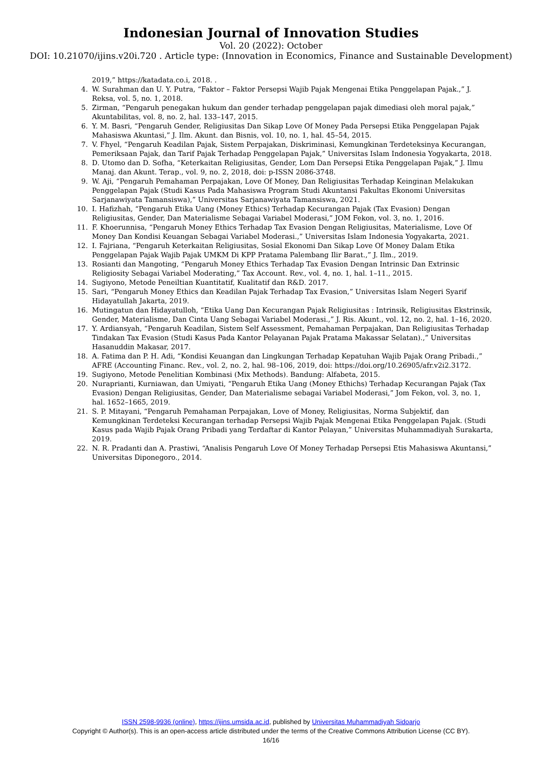Indonesian Journal of Innovation Studies
Vol. 20 (2022): October
DOI: 10.21070/ijins.v20i.720 . Article type: (Innovation in Economics, Finance and Sustainable Development)
2019,” https://katadata.co.i, 2018. .
4. W. Surahman dan U. Y. Putra, “Faktor – Faktor Persepsi Wajib Pajak Mengenai Etika Penggelapan Pajak.,” J. Reksa, vol. 5, no. 1, 2018.
5. Zirman, “Pengaruh penegakan hukum dan gender terhadap penggelapan pajak dimediasi oleh moral pajak,” Akuntabilitas, vol. 8, no. 2, hal. 133–147, 2015.
6. Y. M. Basri, “Pengaruh Gender, Religiusitas Dan Sikap Love Of Money Pada Persepsi Etika Penggelapan Pajak Mahasiswa Akuntasi,” J. Ilm. Akunt. dan Bisnis, vol. 10, no. 1, hal. 45–54, 2015.
7. V. Fhyel, “Pengaruh Keadilan Pajak, Sistem Perpajakan, Diskriminasi, Kemungkinan Terdeteksinya Kecurangan, Pemeriksaan Pajak, dan Tarif Pajak Terhadap Penggelapan Pajak,” Universitas Islam Indonesia Yogyakarta, 2018.
8. D. Utomo dan D. Sofha, “Keterkaitan Religiusitas, Gender, Lom Dan Persepsi Etika Penggelapan Pajak,” J. Ilmu Manaj. dan Akunt. Terap., vol. 9, no. 2, 2018, doi: p-ISSN 2086-3748.
9. W. Aji, “Pengaruh Pemahaman Perpajakan, Love Of Money, Dan Religiusitas Terhadap Keinginan Melakukan Penggelapan Pajak (Studi Kasus Pada Mahasiswa Program Studi Akuntansi Fakultas Ekonomi Universitas Sarjanawiyata Tamansiswa),” Universitas Sarjanawiyata Tamansiswa, 2021.
10. I. Hafizhah, “Pengaruh Etika Uang (Money Ethics) Terhadap Kecurangan Pajak (Tax Evasion) Dengan Religiusitas, Gender, Dan Materialisme Sebagai Variabel Moderasi,” JOM Fekon, vol. 3, no. 1, 2016.
11. F. Khoerunnisa, “Pengaruh Money Ethics Terhadap Tax Evasion Dengan Religiusitas, Materialisme, Love Of Money Dan Kondisi Keuangan Sebagai Variabel Moderasi.,” Universitas Islam Indonesia Yogyakarta, 2021.
12. I. Fajriana, “Pengaruh Keterkaitan Religiusitas, Sosial Ekonomi Dan Sikap Love Of Money Dalam Etika Penggelapan Pajak Wajib Pajak UMKM Di KPP Pratama Palembang Ilir Barat.,” J. Ilm., 2019.
13. Rosianti dan Mangoting, “Pengaruh Money Ethics Terhadap Tax Evasion Dengan Intrinsic Dan Extrinsic Religiosity Sebagai Variabel Moderating,” Tax Account. Rev., vol. 4, no. 1, hal. 1–11., 2015.
14. Sugiyono, Metode Peneiltian Kuantitatif, Kualitatif dan R&D. 2017.
15. Sari, “Pengaruh Money Ethics dan Keadilan Pajak Terhadap Tax Evasion,” Universitas Islam Negeri Syarif Hidayatullah Jakarta, 2019.
16. Mutingatun dan Hidayatulloh, “Etika Uang Dan Kecurangan Pajak Religiusitas : Intrinsik, Religiusitas Ekstrinsik, Gender, Materialisme, Dan Cinta Uang Sebagai Variabel Moderasi.,” J. Ris. Akunt., vol. 12, no. 2, hal. 1–16, 2020.
17. Y. Ardiansyah, “Pengaruh Keadilan, Sistem Self Assessment, Pemahaman Perpajakan, Dan Religiusitas Terhadap Tindakan Tax Evasion (Studi Kasus Pada Kantor Pelayanan Pajak Pratama Makassar Selatan).,” Universitas Hasanuddin Makasar, 2017.
18. A. Fatima dan P. H. Adi, “Kondisi Keuangan dan Lingkungan Terhadap Kepatuhan Wajib Pajak Orang Pribadi.,” AFRE (Accounting Financ. Rev., vol. 2, no. 2, hal. 98–106, 2019, doi: https://doi.org/10.26905/afr.v2i2.3172.
19. Sugiyono, Metode Penelitian Kombinasi (Mix Methods). Bandung: Alfabeta, 2015.
20. Nuraprianti, Kurniawan, dan Umiyati, “Pengaruh Etika Uang (Money Ethichs) Terhadap Kecurangan Pajak (Tax Evasion) Dengan Religiusitas, Gender, Dan Materialisme sebagai Variabel Moderasi,” Jom Fekon, vol. 3, no. 1, hal. 1652–1665, 2019.
21. S. P. Mitayani, “Pengaruh Pemahaman Perpajakan, Love of Money, Religiusitas, Norma Subjektif, dan Kemungkinan Terdeteksi Kecurangan terhadap Persepsi Wajib Pajak Mengenai Etika Penggelapan Pajak. (Studi Kasus pada Wajib Pajak Orang Pribadi yang Terdaftar di Kantor Pelayan,” Universitas Muhammadiyah Surakarta, 2019.
22. N. R. Pradanti dan A. Prastiwi, “Analisis Pengaruh Love Of Money Terhadap Persepsi Etis Mahasiswa Akuntansi,” Universitas Diponegoro., 2014.
ISSN 2598-9936 (online), https://ijins.umsida.ac.id, published by Universitas Muhammadiyah Sidoarjo
Copyright © Author(s). This is an open-access article distributed under the terms of the Creative Commons Attribution License (CC BY).
16/16